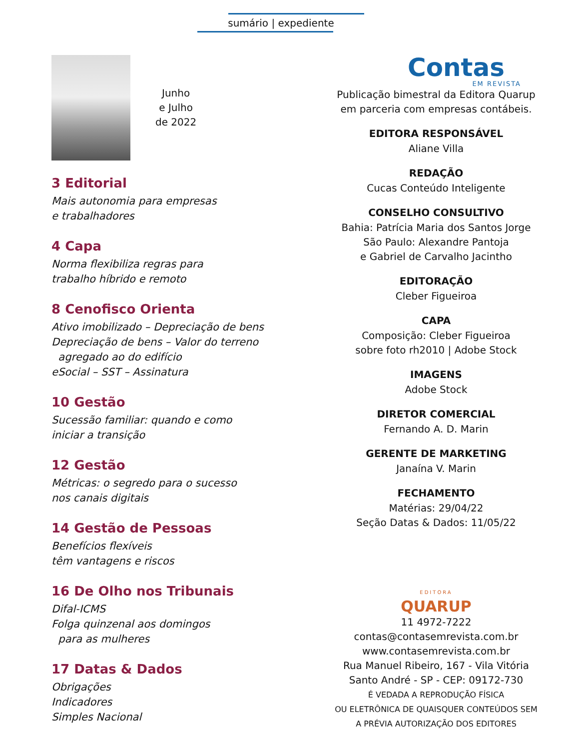sumário | expediente
Junho
e Julho
de 2022
3 Editorial
Mais autonomia para empresas
e trabalhadores
4 Capa
Norma flexibiliza regras para
trabalho híbrido e remoto
8 Cenofisco Orienta
Ativo imobilizado – Depreciação de bens
Depreciação de bens – Valor do terreno
agregado ao do edifício
eSocial – SST – Assinatura
10 Gestão
Sucessão familiar: quando e como
iniciar a transição
12 Gestão
Métricas: o segredo para o sucesso
nos canais digitais
14 Gestão de Pessoas
Benefícios flexíveis
têm vantagens e riscos
16 De Olho nos Tribunais
Difal-ICMS
Folga quinzenal aos domingos
para as mulheres
17 Datas & Dados
Obrigações
Indicadores
Simples Nacional
Contas
EM REVISTA
Publicação bimestral da Editora Quarup
em parceria com empresas contábeis.
EDITORA RESPONSÁVEL
Aliane Villa
REDAÇÃO
Cucas Conteúdo Inteligente
CONSELHO CONSULTIVO
Bahia: Patrícia Maria dos Santos Jorge
São Paulo: Alexandre Pantoja
e Gabriel de Carvalho Jacintho
EDITORAÇÃO
Cleber Figueiroa
CAPA
Composição: Cleber Figueiroa
sobre foto rh2010 | Adobe Stock
IMAGENS
Adobe Stock
DIRETOR COMERCIAL
Fernando A. D. Marin
GERENTE DE MARKETING
Janaína V. Marin
FECHAMENTO
Matérias: 29/04/22
Seção Datas & Dados: 11/05/22
EDITORA
QUARUP
11 4972-7222
contas@contasemrevista.com.br
www.contasemrevista.com.br
Rua Manuel Ribeiro, 167 - Vila Vitória
Santo André - SP - CEP: 09172-730
É VEDADA A REPRODUÇÃO FÍSICA
OU ELETRÔNICA DE QUAISQUER CONTEÚDOS SEM
A PRÉVIA AUTORIZAÇÃO DOS EDITORES